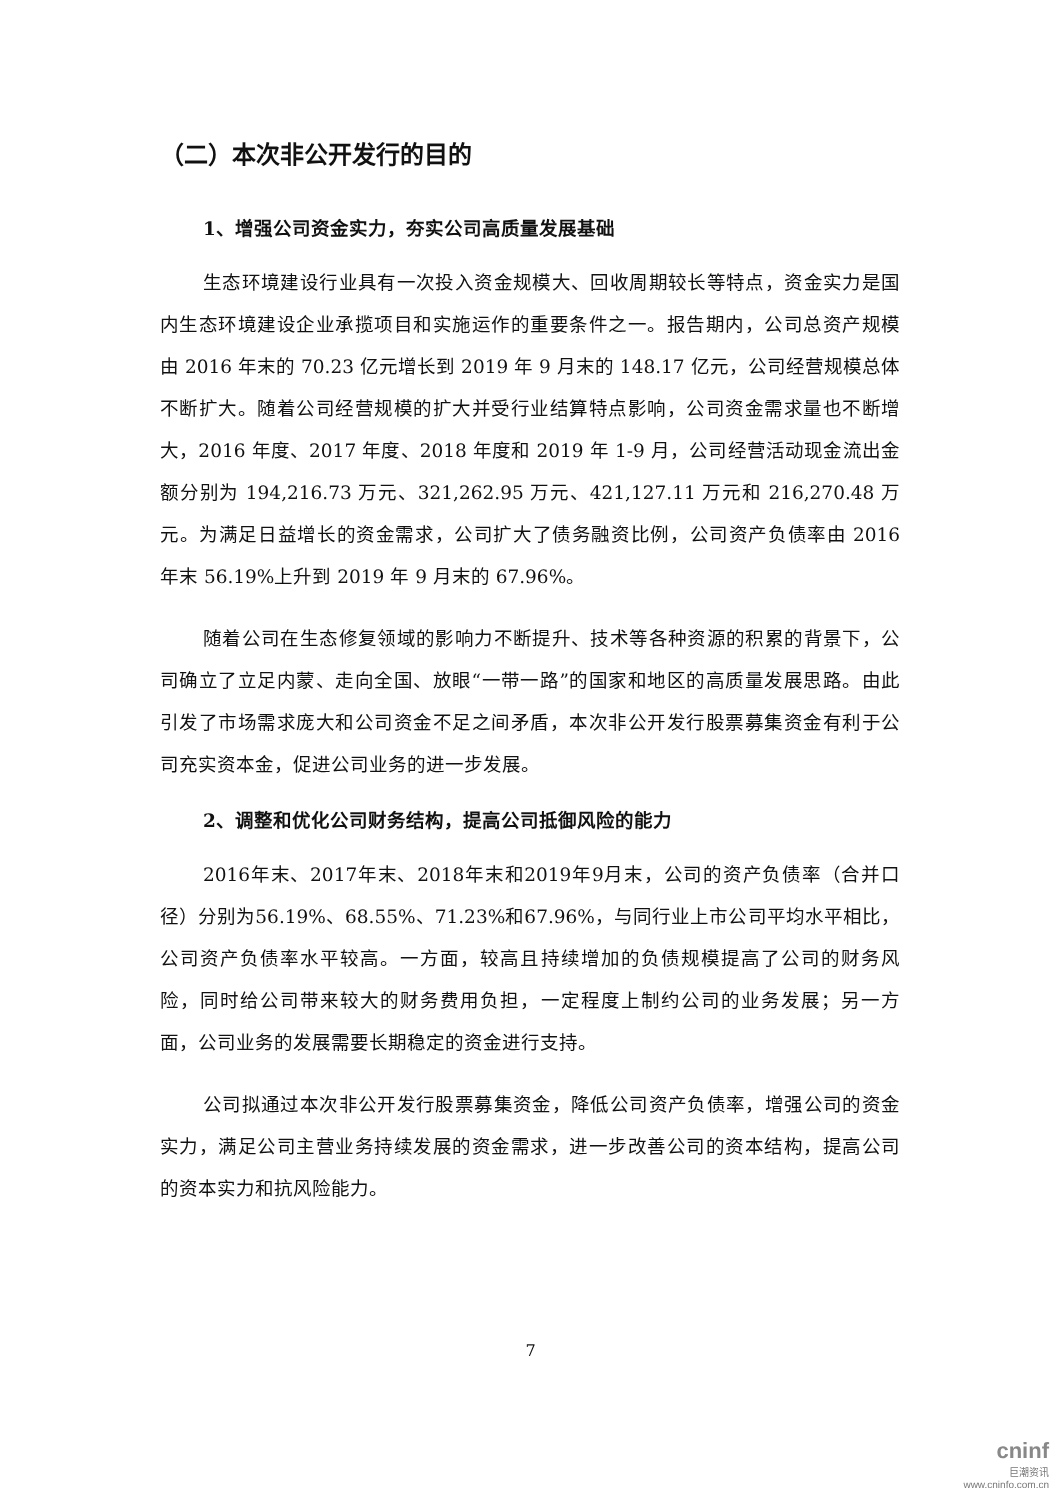（二）本次非公开发行的目的
1、增强公司资金实力，夯实公司高质量发展基础
生态环境建设行业具有一次投入资金规模大、回收周期较长等特点，资金实力是国内生态环境建设企业承揽项目和实施运作的重要条件之一。报告期内，公司总资产规模由 2016 年末的 70.23 亿元增长到 2019 年 9 月末的 148.17 亿元，公司经营规模总体不断扩大。随着公司经营规模的扩大并受行业结算特点影响，公司资金需求量也不断增大，2016 年度、2017 年度、2018 年度和 2019 年 1-9 月，公司经营活动现金流出金额分别为 194,216.73 万元、321,262.95 万元、421,127.11 万元和 216,270.48 万元。为满足日益增长的资金需求，公司扩大了债务融资比例，公司资产负债率由 2016 年末 56.19%上升到 2019 年 9 月末的 67.96%。
随着公司在生态修复领域的影响力不断提升、技术等各种资源的积累的背景下，公司确立了立足内蒙、走向全国、放眼“一带一路”的国家和地区的高质量发展思路。由此引发了市场需求庞大和公司资金不足之间矛盾，本次非公开发行股票募集资金有利于公司充实资本金，促进公司业务的进一步发展。
2、调整和优化公司财务结构，提高公司抵御风险的能力
2016年末、2017年末、2018年末和2019年9月末，公司的资产负债率（合并口径）分别为56.19%、68.55%、71.23%和67.96%，与同行业上市公司平均水平相比，公司资产负债率水平较高。一方面，较高且持续增加的负债规模提高了公司的财务风险，同时给公司带来较大的财务费用负担，一定程度上制约公司的业务发展；另一方面，公司业务的发展需要长期稳定的资金进行支持。
公司拟通过本次非公开发行股票募集资金，降低公司资产负债率，增强公司的资金实力，满足公司主营业务持续发展的资金需求，进一步改善公司的资本结构，提高公司的资本实力和抗风险能力。
7
cninf
巨潮资讯
www.cninfo.com.cn